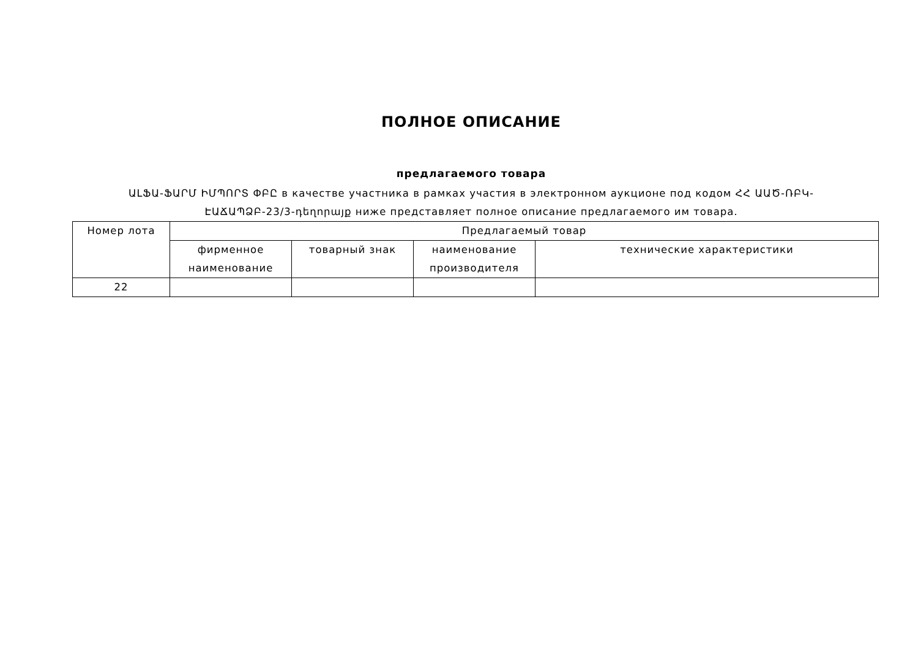ПОЛНОЕ ОПИСАНИЕ
предлагаемого товара
ԱԼՖԱ-ՖԱՐՄ ԻՄՊՈՐՏ ՓԲԸ в качестве участника в рамках участия в электронном аукционе под кодом ՀՀ ԱԱԾ-ՌԲԿ-ԷԱՃԱՊՁԲ-23/3-դեղորայք ниже представляет полное описание предлагаемого им товара.
| Номер лота | Предлагаемый товар | | | |
| --- | --- | --- | --- | --- |
| | фирменное наименование | товарный знак | наименование производителя | технические характеристики |
| 22 | | | | |